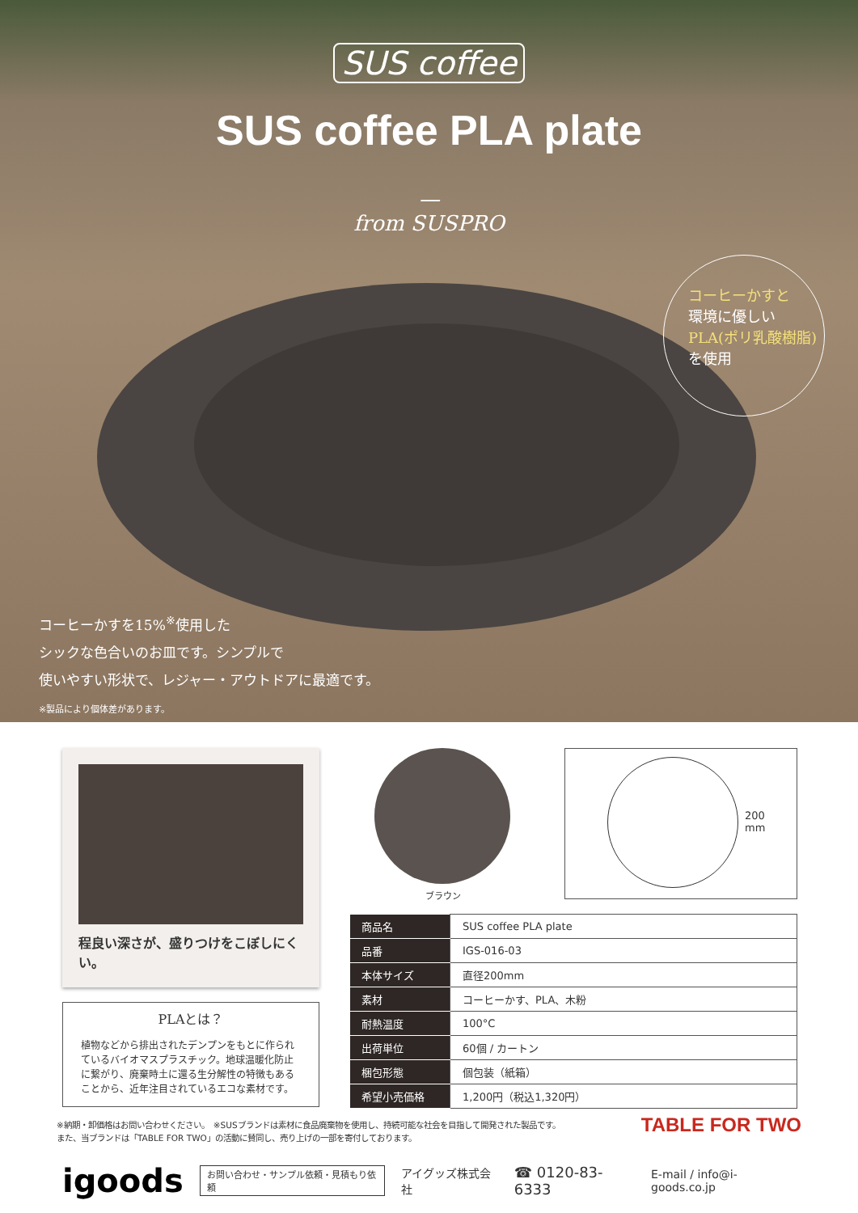SUS coffee
SUS coffee PLA plate
—
from SUSPRO
コーヒーかすと
環境に優しい
PLA(ポリ乳酸樹脂)
を使用
コーヒーかすを15%<sup>※</sup>使用した
シックな色合いのお皿です。シンプルで
使いやすい形状で、レジャー・アウトドアに最適です。
※製品により個体差があります。
程良い深さが、盛りつけをこぼしにくい。
PLAとは？
植物などから排出されたデンプンをもとに作られているバイオマスプラスチック。地球温暖化防止に繋がり、廃棄時土に還る生分解性の特徴もあることから、近年注目されているエコな素材です。
ブラウン
200
mm
| 商品名 | SUS coffee PLA plate |
| 品番 | IGS-016-03 |
| 本体サイズ | 直径200mm |
| 素材 | コーヒーかす、PLA、木粉 |
| 耐熱温度 | 100°C |
| 出荷単位 | 60個 / カートン |
| 梱包形態 | 個包装（紙箱） |
| 希望小売価格 | 1,200円（税込1,320円） |
※納期・卸価格はお問い合わせください。　※SUSブランドは素材に食品廃棄物を使用し、持続可能な社会を目指して開発された製品です。
また、当ブランドは「TABLE FOR TWO」の活動に賛同し、売り上げの一部を寄付しております。
TABLE FOR TWO
igoods お問い合わせ・サンプル依頼・見積もり依頼 アイグッズ株式会社 ☎ 0120-83-6333 E-mail / info@i-goods.co.jp